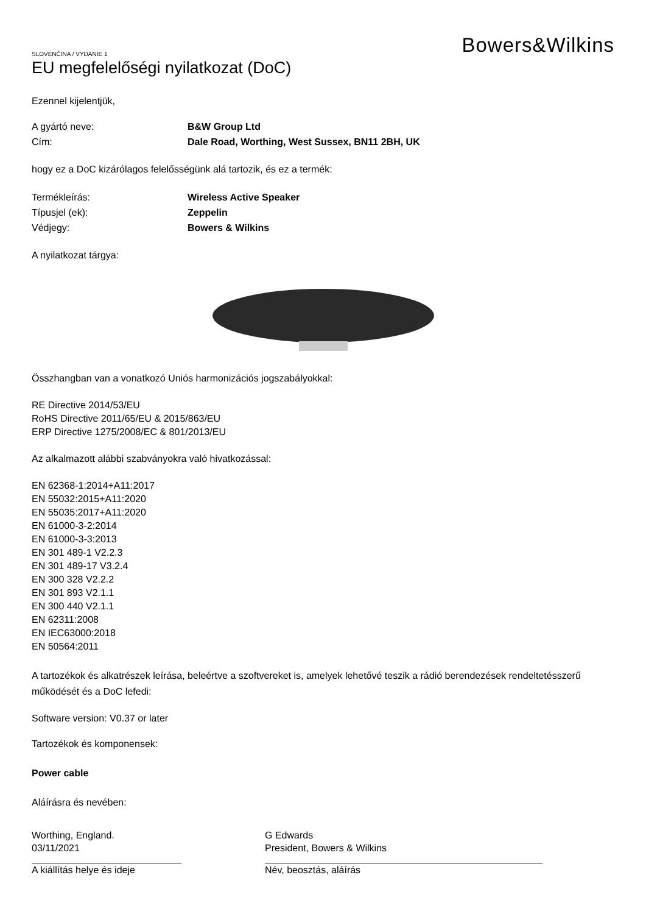SLOVENČINA / VYDANIE 1
EU megfelelőségi nyilatkozat (DoC)
Bowers&Wilkins
Ezennel kijelentjük,
A gyártó neve: B&W Group Ltd
Cím: Dale Road, Worthing, West Sussex, BN11 2BH, UK
hogy ez a DoC kizárólagos felelősségünk alá tartozik, és ez a termék:
Termékleírás: Wireless Active Speaker
Típusjel (ek): Zeppelin
Védjegy: Bowers & Wilkins
A nyilatkozat tárgya:
Összhangban van a vonatkozó Uniós harmonizációs jogszabályokkal:
RE Directive 2014/53/EU
RoHS Directive 2011/65/EU & 2015/863/EU
ERP Directive 1275/2008/EC & 801/2013/EU
Az alkalmazott alábbi szabványokra való hivatkozással:
EN 62368-1:2014+A11:2017
EN 55032:2015+A11:2020
EN 55035:2017+A11:2020
EN 61000-3-2:2014
EN 61000-3-3:2013
EN 301 489-1 V2.2.3
EN 301 489-17 V3.2.4
EN 300 328 V2.2.2
EN 301 893 V2.1.1
EN 300 440 V2.1.1
EN 62311:2008
EN IEC63000:2018
EN 50564:2011
A tartozékok és alkatrészek leírása, beleértve a szoftvereket is, amelyek lehetővé teszik a rádió berendezések rendeltetésszerű működését és a DoC lefedi:
Software version: V0.37 or later
Tartozékok és komponensek:
Power cable
Aláírásra és nevében:
Worthing, England.
03/11/2021
A kiállítás helye és ideje
G Edwards
President, Bowers & Wilkins
Név, beosztás, aláírás